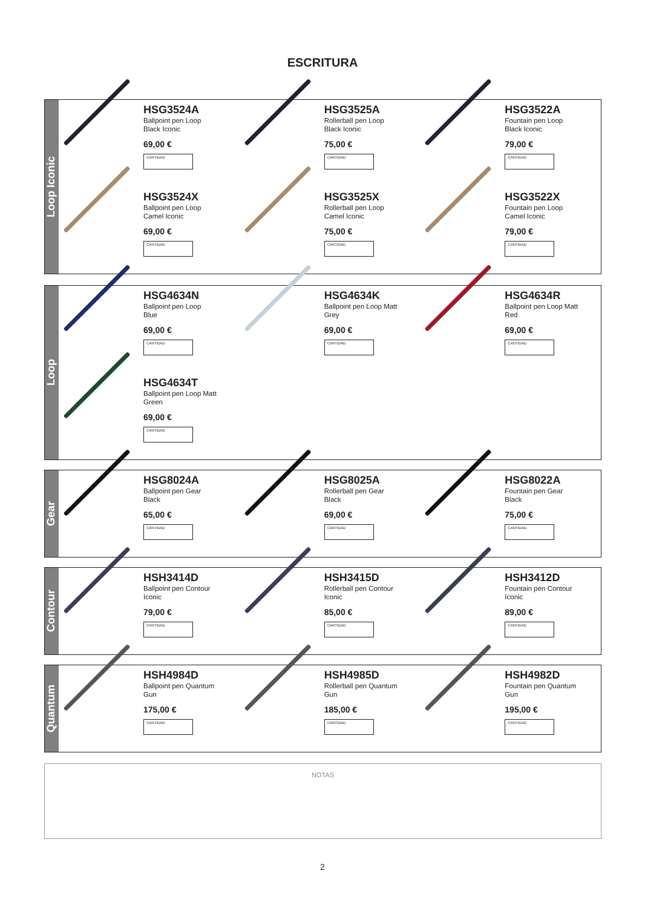ESCRITURA
Loop Iconic
HSG3524A
Ballpoint pen Loop
Black Iconic
69,00 €
CANTIDAD
HSG3525A
Rollerball pen Loop
Black Iconic
75,00 €
CANTIDAD
HSG3522A
Fountain pen Loop
Black Iconic
79,00 €
CANTIDAD
HSG3524X
Ballpoint pen Loop
Camel Iconic
69,00 €
CANTIDAD
HSG3525X
Rollerball pen Loop
Camel Iconic
75,00 €
CANTIDAD
HSG3522X
Fountain pen Loop
Camel Iconic
79,00 €
CANTIDAD
Loop
HSG4634N
Ballpoint pen Loop
Blue
69,00 €
CANTIDAD
HSG4634K
Ballpoint pen Loop Matt
Grey
69,00 €
CANTIDAD
HSG4634R
Ballpoint pen Loop Matt
Red
69,00 €
CANTIDAD
HSG4634T
Ballpoint pen Loop Matt
Green
69,00 €
CANTIDAD
Gear
HSG8024A
Ballpoint pen Gear
Black
65,00 €
CANTIDAD
HSG8025A
Rollerball pen Gear
Black
69,00 €
CANTIDAD
HSG8022A
Fountain pen Gear
Black
75,00 €
CANTIDAD
Contour
HSH3414D
Ballpoint pen Contour
Iconic
79,00 €
CANTIDAD
HSH3415D
Rollerball pen Contour
Iconic
85,00 €
CANTIDAD
HSH3412D
Fountain pen Contour
Iconic
89,00 €
CANTIDAD
Quantum
HSH4984D
Ballpoint pen Quantum
Gun
175,00 €
CANTIDAD
HSH4985D
Rollerball pen Quantum
Gun
185,00 €
CANTIDAD
HSH4982D
Fountain pen Quantum
Gun
195,00 €
CANTIDAD
NOTAS
2